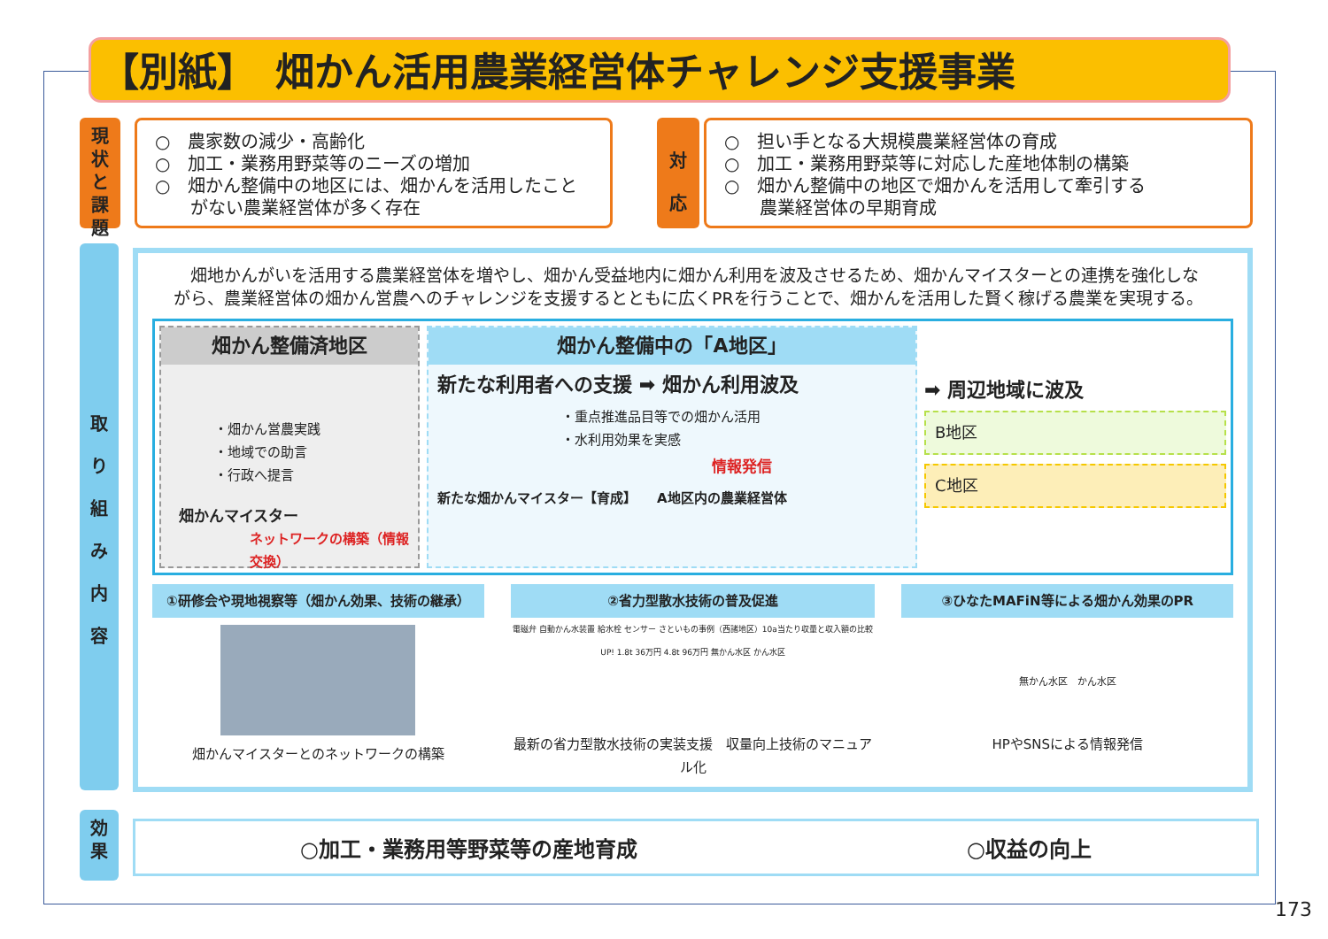【別紙】　畑かん活用農業経営体チャレンジ支援事業
現
状
と
課
題
○　農家数の減少・高齢化
○　加工・業務用野菜等のニーズの増加
○　畑かん整備中の地区には、畑かんを活用したこと
　　がない農業経営体が多く存在
対
応
○　担い手となる大規模農業経営体の育成
○　加工・業務用野菜等に対応した産地体制の構築
○　畑かん整備中の地区で畑かんを活用して牽引する
　　農業経営体の早期育成
取
り
組
み
内
容
畑地かんがいを活用する農業経営体を増やし、畑かん受益地内に畑かん利用を波及させるため、畑かんマイスターとの連携を強化しながら、農業経営体の畑かん営農へのチャレンジを支援するとともに広くPRを行うことで、畑かんを活用した賢く稼げる農業を実現する。
畑かん整備済地区
・畑かん営農実践
・地域での助言
・行政へ提言
畑かんマイスター
ネットワークの構築（情報交換）
畑かん整備中の「A地区」
新たな利用者への支援 ➡ 畑かん利用波及
・重点推進品目等での畑かん活用
・水利用効果を実感
情報発信
新たな畑かんマイスター【育成】　　A地区内の農業経営体
➡ 周辺地域に波及
B地区
C地区
①研修会や現地視察等（畑かん効果、技術の継承）
畑かんマイスターとのネットワークの構築
②省力型散水技術の普及促進
電磁弁 自動かん水装置 給水栓 センサー さといもの事例（西諸地区）10a当たり収量と収入額の比較 UP! 1.8t 36万円 4.8t 96万円 無かん水区 かん水区
最新の省力型散水技術の実装支援　収量向上技術のマニュアル化
③ひなたMAFiN等による畑かん効果のPR
無かん水区　かん水区
HPやSNSによる情報発信
効
果
○加工・業務用等野菜等の産地育成 ○収益の向上
173